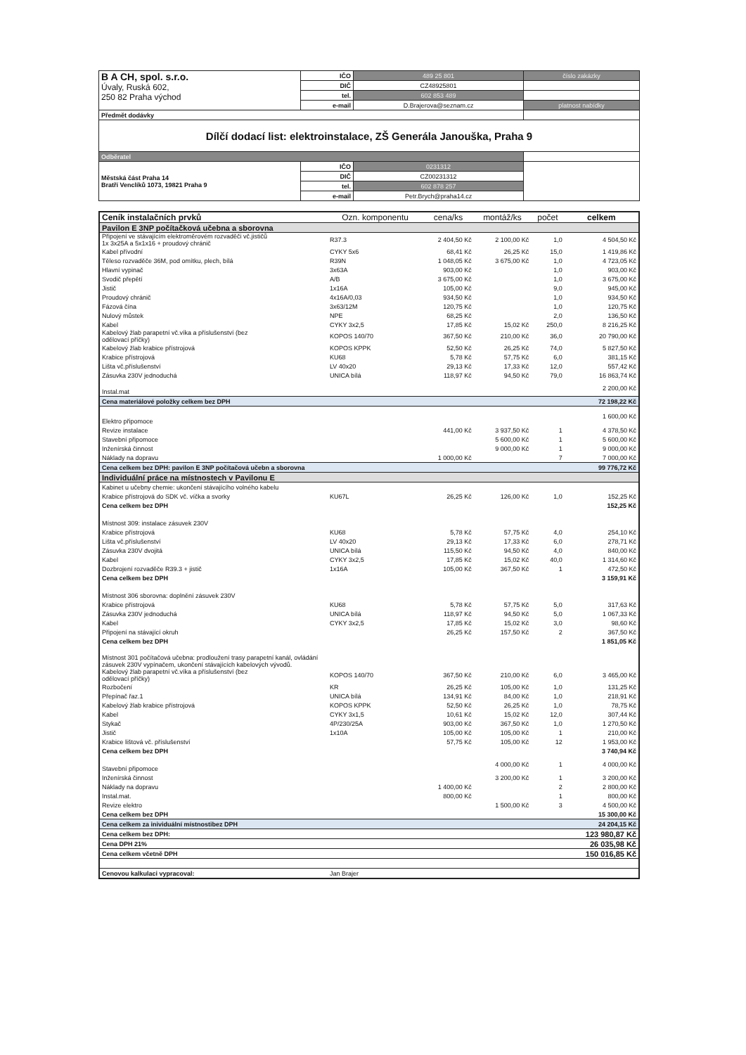| B A CH, spol. s.r.o. Úvaly, Ruská 602, 250 82 Praha východ | IČO | 489 25 801 | číslo zakázky |
| | DIČ | CZ48925801 | |
| | tel. | 602 853 489 | |
| | e-mail | D.Brajerova@seznam.cz | platnost nabídky |
| Předmět dodávky | | | |
| Dílčí dodací list: elektroinstalace, ZŠ Generála Janouška, Praha 9 | | | |
| Odběratel | | | |
| Městská část Praha 14 Bratří Venclíků 1073, 19821 Praha 9 | IČO | 0231312 | |
| | DIČ | CZ00231312 | |
| | tel. | 602 878 257 | |
| | e-mail | Petr.Brych@praha14.cz | |
| Ceník instalačních prvků | Ozn. komponentu | cena/ks | montáž/ks | počet | celkem |
| --- | --- | --- | --- | --- | --- |
| Pavilon E 3NP počítačková učebna a sborovna | | | | | |
| Připojení ve stávajícím elektroměrovém rozvaděči vč.jističů 1x 3x25A a 5x1x16 + proudový chránič | R37.3 | 2 404,50 Kč | 2 100,00 Kč | 1,0 | 4 504,50 Kč |
| Kabel přívodní | CYKY 5x6 | 68,41 Kč | 26,25 Kč | 15,0 | 1 419,86 Kč |
| Těleso rozvaděče 36M, pod omítku, plech, bílá | R39N | 1 048,05 Kč | 3 675,00 Kč | 1,0 | 4 723,05 Kč |
| Hlavní vypinač | 3x63A | 903,00 Kč | | 1,0 | 903,00 Kč |
| Svodič přepětí | A/B | 3 675,00 Kč | | 1,0 | 3 675,00 Kč |
| Jistič | 1x16A | 105,00 Kč | | 9,0 | 945,00 Kč |
| Proudový chránič | 4x16A/0,03 | 934,50 Kč | | 1,0 | 934,50 Kč |
| Fázová čína | 3x63/12M | 120,75 Kč | | 1,0 | 120,75 Kč |
| Nulový můstek | NPE | 68,25 Kč | | 2,0 | 136,50 Kč |
| Kabel | CYKY 3x2,5 | 17,85 Kč | 15,02 Kč | 250,0 | 8 216,25 Kč |
| Kabelový žlab parapetní vč.víka a příslušenství (bez odělovací příčky) | KOPOS 140/70 | 367,50 Kč | 210,00 Kč | 36,0 | 20 790,00 Kč |
| Kabelový žlab krabice přístrojová | KOPOS KPPK | 52,50 Kč | 26,25 Kč | 74,0 | 5 827,50 Kč |
| Krabice přístrojová | KU68 | 5,78 Kč | 57,75 Kč | 6,0 | 381,15 Kč |
| Lišta vč.příslušenství | LV 40x20 | 29,13 Kč | 17,33 Kč | 12,0 | 557,42 Kč |
| Zásuvka 230V jednoduchá | UNICA bílá | 118,97 Kč | 94,50 Kč | 79,0 | 16 863,74 Kč |
| Instal.mat | | | | | 2 200,00 Kč |
| Cena materiálové položky celkem bez DPH | | | | | 72 198,22 Kč |
| Elektro připomoce | | | | | 1 600,00 Kč |
| Revize instalace | | 441,00 Kč | 3 937,50 Kč | 1 | 4 378,50 Kč |
| Stavební připomoce | | | 5 600,00 Kč | 1 | 5 600,00 Kč |
| Inženírská činnost | | | 9 000,00 Kč | 1 | 9 000,00 Kč |
| Náklady na dopravu | | 1 000,00 Kč | | 7 | 7 000,00 Kč |
| Cena celkem bez DPH: pavilon E 3NP počítačová učebn a sborovna | | | | | 99 776,72 Kč |
| Individuální práce na místnostech v Pavilonu E | | | | | |
| Kabinet u učebny chemie: ukončení stávajícího volného kabelu | | | | | |
| Krabice přístrojová do SDK vč. víčka a svorky | KU67L | 26,25 Kč | 126,00 Kč | 1,0 | 152,25 Kč |
| Cena celkem bez DPH | | | | | 152,25 Kč |
| Místnost 309: instalace zásuvek 230V | | | | | |
| Krabice přístrojová | KU68 | 5,78 Kč | 57,75 Kč | 4,0 | 254,10 Kč |
| Lišta vč.příslušenství | LV 40x20 | 29,13 Kč | 17,33 Kč | 6,0 | 278,71 Kč |
| Zásuvka 230V dvojitá | UNICA bílá | 115,50 Kč | 94,50 Kč | 4,0 | 840,00 Kč |
| Kabel | CYKY 3x2,5 | 17,85 Kč | 15,02 Kč | 40,0 | 1 314,60 Kč |
| Dozbrojení rozvaděče R39.3 + jistič | 1x16A | 105,00 Kč | 367,50 Kč | 1 | 472,50 Kč |
| Cena celkem bez DPH | | | | | 3 159,91 Kč |
| Místnost 306 sborovna: doplnění zásuvek 230V | | | | | |
| Krabice přístrojová | KU68 | 5,78 Kč | 57,75 Kč | 5,0 | 317,63 Kč |
| Zásuvka 230V jednoduchá | UNICA bílá | 118,97 Kč | 94,50 Kč | 5,0 | 1 067,33 Kč |
| Kabel | CYKY 3x2,5 | 17,85 Kč | 15,02 Kč | 3,0 | 98,60 Kč |
| Připojení na stávající okruh | | 26,25 Kč | 157,50 Kč | 2 | 367,50 Kč |
| Cena celkem bez DPH | | | | | 1 851,05 Kč |
| Místnost 301 počítačová učebna: prodloužení trasy parapetní kanál, ovládání zásuvek 230V vypínačem, ukončení stávajících kabelových vývodů. | | | | | |
| Kabelový žlab parapetní vč.víka a příslušenství (bez odělovací příčky) | KOPOS 140/70 | 367,50 Kč | 210,00 Kč | 6,0 | 3 465,00 Kč |
| Rozbočení | KR | 26,25 Kč | 105,00 Kč | 1,0 | 131,25 Kč |
| Přepínač řaz.1 | UNICA bílá | 134,91 Kč | 84,00 Kč | 1,0 | 218,91 Kč |
| Kabelový žlab krabice přístrojová | KOPOS KPPK | 52,50 Kč | 26,25 Kč | 1,0 | 78,75 Kč |
| Kabel | CYKY 3x1,5 | 10,61 Kč | 15,02 Kč | 12,0 | 307,44 Kč |
| Stykač | 4P/230/25A | 903,00 Kč | 367,50 Kč | 1,0 | 1 270,50 Kč |
| Jistič | 1x10A | 105,00 Kč | 105,00 Kč | 1 | 210,00 Kč |
| Krabice lištová vč. příslušenství | | 57,75 Kč | 105,00 Kč | 12 | 1 953,00 Kč |
| Cena celkem bez DPH | | | | | 3 740,94 Kč |
| Stavební připomoce | | | 4 000,00 Kč | 1 | 4 000,00 Kč |
| Inženírská činnost | | | 3 200,00 Kč | 1 | 3 200,00 Kč |
| Náklady na dopravu | | 1 400,00 Kč | | 2 | 2 800,00 Kč |
| Instal.mat. | | 800,00 Kč | | 1 | 800,00 Kč |
| Revize elektro | | | 1 500,00 Kč | 3 | 4 500,00 Kč |
| Cena celkem bez DPH | | | | | 15 300,00 Kč |
| Cena celkem za inividuální místnostibez DPH | | | | | 24 204,15 Kč |
| Cena celkem bez DPH: | | | | | 123 980,87 Kč |
| Cena DPH 21% | | | | | 26 035,98 Kč |
| Cena celkem včetně DPH | | | | | 150 016,85 Kč |
| Cenovou kalkulaci vypracoval: | Jan Brajer | | | | |